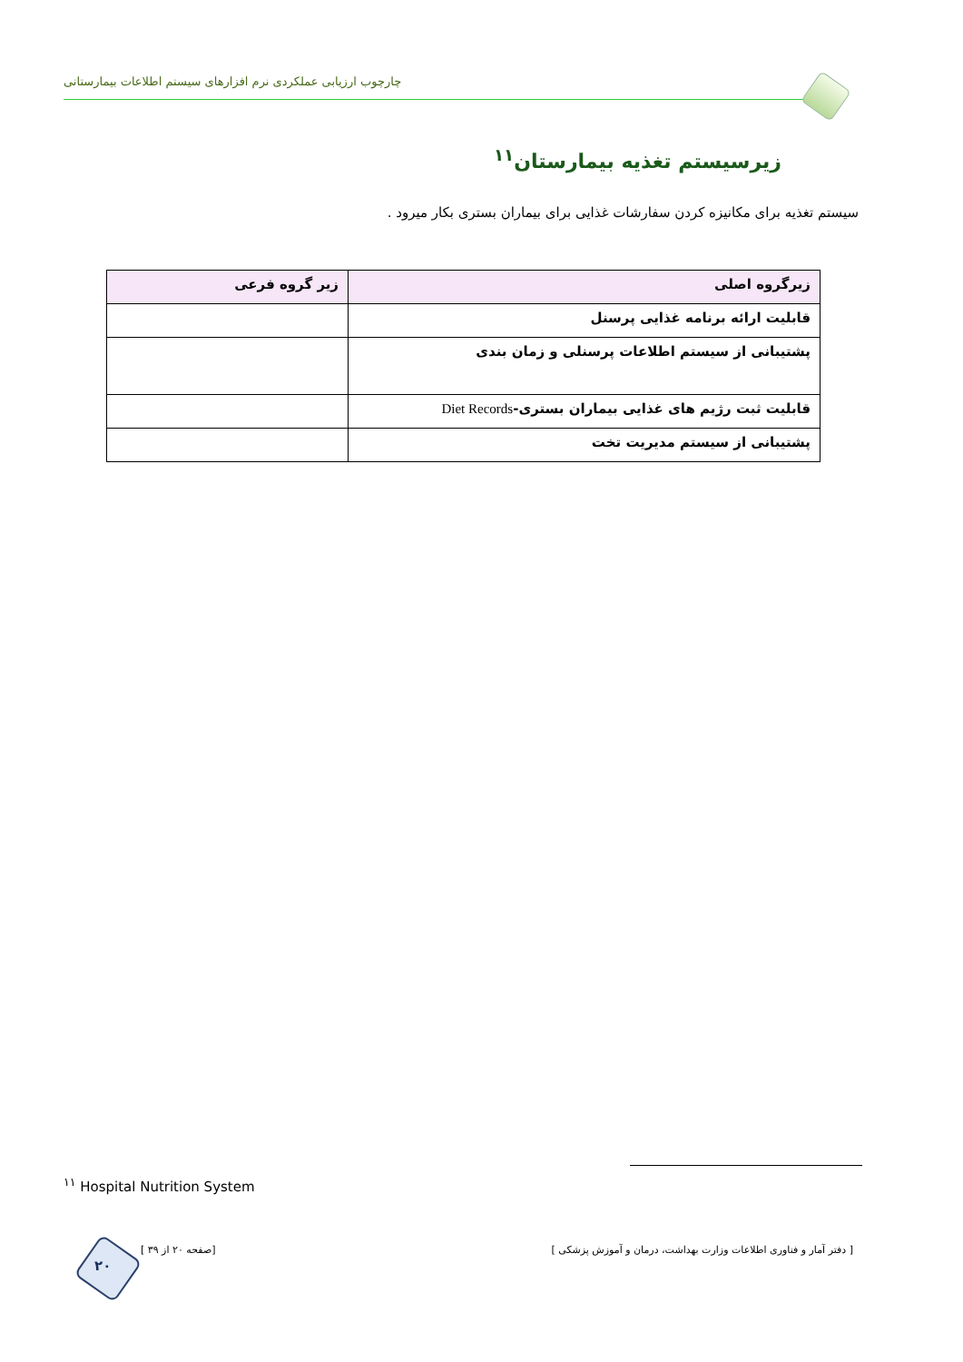چارچوب ارزیابی عملکردی نرم افزارهای سیستم اطلاعات بیمارستانی
زیرسیستم تغذیه بیمارستان<sup>۱۱</sup>
سیستم تغذیه برای مکانیزه کردن سفارشات غذایی برای بیماران بستری بکار میرود .
| زیرگروه اصلی | زیر گروه فرعی |
| --- | --- |
| قابلیت ارائه برنامه غذایی پرسنل | |
| پشتیبانی از سیستم اطلاعات پرسنلی و زمان بندی | |
| قابلیت ثبت رژیم های غذایی بیماران بستری- Diet Records | |
| پشتیبانی از سیستم مدیریت تخت | |
<sup>۱۱</sup> Hospital Nutrition System
۲۰
[ صفحه ۲۰ از ۳۹] [ دفتر آمار و فناوری اطلاعات وزارت بهداشت، درمان و آموزش پزشکی ]